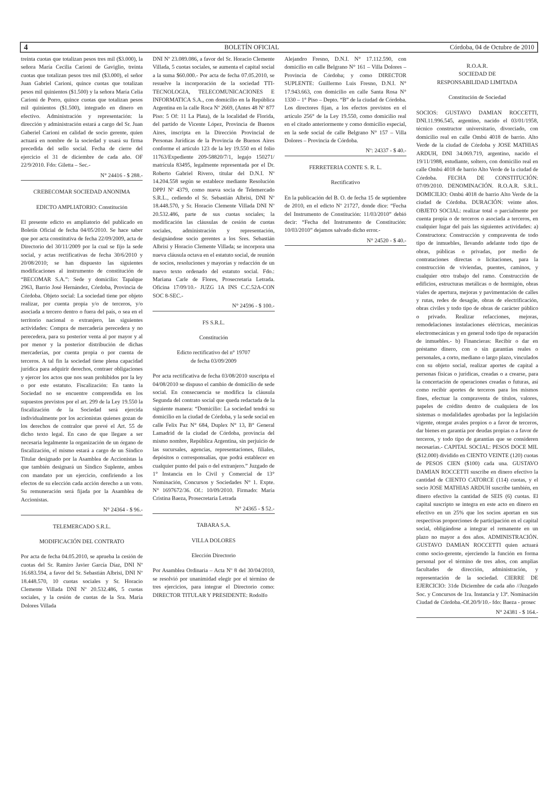4 BOLETÍN OFICIAL Córdoba, 04 de Octubre de 2010
treinta cuotas que totalizan pesos tres mil ($3.000), la señora María Cecilia Carioni de Gaviglio, treinta cuotas que totalizan pesos tres mil ($3.000), el señor Juan Gabriel Carioni, quince cuotas que totalizan pesos mil quinientos ($1.500) y la señora María Celia Carioni de Porro, quince cuotas que totalizan pesos mil quinientos ($1.500), integrado en dinero en efectivo. Administración y representación: la dirección y administración estará a cargo del Sr. Juan Gaberiel Carioni en calidad de socio gerente, quien actuará en nombre de la sociedad y usará su firma precedida del sello social. Fecha de cierre del ejercicio el 31 de diciembre de cada año. OF 22/9/2010. Fdo: Giletta – Sec.-
N° 24416 - $ 288.-
CREBECOMAR SOCIEDAD ANONIMA
EDICTO AMPLIATORIO: Constitución
El presente edicto es ampliatorio del publicado en Boletín Oficial de fecha 04/05/2010. Se hace saber que por acta constitutiva de fecha 22/09/2009, acta de Directorio del 30/11/2009 por la cual se fijo la sede social, y actas rectificativas de fecha 30/6/2010 y 20/08/2010; se han dispuesto las siguientes modificaciones al instrumento de constitución de “BECOMAR S.A.”: Sede y domicilio: Tapalque 2963, Barrio José Hernández, Córdoba, Provincia de Córdoba. Objeto social: La sociedad tiene por objeto realizar, por cuenta propia y/o de terceros, y/o asociada a tercero dentro o fuera del país, o sea en el territorio nacional o extranjero, las siguientes actividades: Compra de mercadería perecedera y no perecedera, para su posterior venta al por mayor y al por menor y la posterior distribución de dichas mercaderías, por cuenta propia o por cuenta de terceros. A tal fin la sociedad tiene plena capacidad jurídica para adquirir derechos, contraer obligaciones y ejercer los actos que nos sean prohibidos por la ley o por este estatuto. Fiscalización: En tanto la Sociedad no se encuentre comprendida en los supuestos previstos por el art. 299 de la Ley 19.550 la fiscalización de la Sociedad será ejercida individualmente por los accionistas quienes gozan de los derechos de contralor que prevé el Art. 55 de dicho texto legal. En caso de que llegare a ser necesaria legalmente la organización de un órgano de fiscalización, el mismo estará a cargo de un Síndico Titular designado por la Asamblea de Accionistas la que también designará un Síndico Suplente, ambos con mandato por un ejercicio, confiriendo a los efectos de su elección cada acción derecho a un voto. Su remuneración será fijada por la Asamblea de Accionistas.
N° 24364 - $ 96.-
TELEMERCADO S.R.L.
MODIFICACIÓN DEL CONTRATO
Por acta de fecha 04.05.2010, se aprueba la cesión de cuotas del Sr. Ramiro Javier García Díaz, DNI Nº 16.683.594, a favor del Sr. Sebastián Albrisi, DNI Nº 18.448.570, 10 cuotas sociales y Sr. Horacio Clemente Villada DNI Nº 20.532.486, 5 cuotas sociales, y la cesión de cuotas de la Sra. María Dolores Villada
DNI Nº 23.089.086, a favor del Sr. Horacio Clemente Villada, 5 cuotas sociales, se aumenta el capital social a la suma $60.000.- Por acta de fecha 07.05.2010, se resuelve la incorporación de la sociedad TTI-TECNOLOGIA, TELECOMUNICACIONES E INFORMATICA S.A., con domicilio en la República Argentina en la calle Roca Nº 2669, (Antes 48 Nº 877 Piso: 5 Of: 11 La Plata), de la localidad de Florida, del partido de Vicente López, Provincia de Buenos Aires, inscripta en la Dirección Provincial de Personas Jurídicas de la Provincia de Buenos Aires conforme el artículo 123 de la ley 19.550 en el folio 11763/Expediente 209-58820/7/1, legajo 150271/ matrícula 83495, legalmente representada por el Dr. Roberto Gabriel Rivero, titular del D.N.I. Nº 14.204.558 según se establece mediante Resolución DPPJ Nº 4379, como nueva socia de Telemercado S.R.L., cediendo el Sr. Sebastián Albrisi, DNI Nº 18.448.570, y Sr. Horacio Clemente Villada DNI Nº 20.532.486, parte de sus cuotas sociales; la modificación las cláusulas de cesión de cuotas sociales, administración y representación, designándose socio gerentes a los Sres. Sebastián Albrisi y Horacio Clemente Villada; se incorpora una nueva cláusula octava en el estatuto social, de reunión de socios, resoluciones y mayorías y redacción de un nuevo texto ordenado del estatuto social. Fdo.: Mariana Carle de Flores, Prosecretaria Letrada. Oficina 17/09/10.- JUZG 1A INS C.C.52A-CON SOC 8-SEC.-
N° 24596 - $ 100.-
FS S.R.L.
Constitución
Edicto rectificativo del n° 19707
de fecha 03/09/2009
Por acta rectificativa de fecha 03/08/2010 suscripta el 04/08/2010 se dispuso el cambio de domicilio de sede social. En consecuencia se modifica la cláusula Segunda del contrato social que queda redactada de la siguiente manera: “Domicilio: La sociedad tendrá su domicilio en la ciudad de Córdoba, y la sede social en calle Felix Paz N° 684, Duplex N° 13, B° General Lamadrid de la ciudad de Córdoba, provincia del mismo nombre, República Argentina, sin perjuicio de las sucursales, agencias, representaciones, filiales, depósitos o corresponsalías, que podrá establecer en cualquier punto del país o del extranjero.” Juzgado de 1° Instancia en lo Civil y Comercial de 13° Nominación, Concursos y Sociedades N° 1. Expte. N° 1697672/36. Of.: 10/09/2010. Firmado: María Cristina Baeza, Prosecretaria Letrada
N° 24365 - $ 52.-
TABARA S.A.
VILLA DOLORES
Elección Directorio
Por Asamblea Ordinaria – Acta Nº 8 del 30/04/2010, se resolvió por unanimidad elegir por el término de tres ejercicios, para integrar el Directorio como: DIRECTOR TITULAR Y PRESIDENTE: Rodolfo
Alejandro Fresno, D.N.I. N° 17.112.590, con domicilio en calle Belgrano N° 161 – Villa Dolores – Provincia de Córdoba; y como DIRECTOR SUPLENTE: Guillermo Luis Fresno, D.N.I. N° 17.943.663, con domicilio en calle Santa Rosa N° 1330 – 1° Piso – Depto. “B” de la ciudad de Córdoba. Los directores fijan, a los efectos previstos en el artículo 256° de la Ley 19.550, como domicilio real en el citado anteriormente y como domicilio especial, en la sede social de calle Belgrano N° 157 – Villa Dolores – Provincia de Córdoba.
Nº: 24337 - $ 40.-
FERRETERIA CONTE S. R. L.
Rectificativo
En la publicación del B. O. de fecha 15 de septiembre de 2010, en el edicto Nº 21727, donde dice: “Fecha del Instrumento de Constitución: 11/03/2010” debió decir: “Fecha del Instrumento de Constitución: 10/03/2010” dejamos salvado dicho error.-
N° 24520 - $ 40.-
R.O.A.R.
SOCIEDAD DE
RESPONSABILIDAD LIMITADA
Constitución de Sociedad
SOCIOS: GUSTAVO DAMIAN ROCCETTI, DNI.11.996.545, argentino, nacido el 03/01/1958, técnico constructor universitario, divorciado, con domicilio real en calle Ombú 4018 de barrio. Alto Verde de la ciudad de Córdoba y JOSE MATHIAS ARDUH, DNI 34.069.719, argentino, nacido el 19/11/1988, estudiante, soltero, con domicilio real en calle Ombú 4018 de barrio Alto Verde de la ciudad de Córdoba. FECHA DE CONSTITUCIÓN: 07/09/2010. DENOMINACIÓN. R.O.A.R. S.R.L. DOMICILIO: Ombú 4018 de barrio Alto Verde de la ciudad de Córdoba. DURACIÓN: veinte años. OBJETO SOCIAL: realizar total o parcialmente por cuenta propia o de terceros o asociada a terceros, en cualquier lugar del país las siguientes actividades: a) Constructora: Construcción y compraventa de todo tipo de inmuebles, llevando adelante todo tipo de obras, públicas o privadas, por medio de contrataciones directas o licitaciones, para la construcción de viviendas, puentes, caminos, y cualquier otro trabajo del ramo. Construcción de edificios, estructuras metálicas o de hormigón, obras viales de apertura, mejoras y pavimentación de calles y rutas, redes de desagüe, obras de electrificación, obras civiles y todo tipo de obras de carácter público o privado. Realizar refacciones, mejoras, remodelaciones instalaciones eléctricas, mecánicas electromecánicas y en general todo tipo de reparación de inmuebles.- b) Financieras: Recibir o dar en préstamo dinero, con o sin garantías reales o personales, a corto, mediano o largo plazo, vinculados con su objeto social, realizar aportes de capital a personas físicas o jurídicas, creadas o a crearse, para la concertación de operaciones creadas o futuras, así como recibir aportes de terceros para los mismos fines, efectuar la compraventa de títulos, valores, papeles de crédito dentro de cualquiera de los sistemas o modalidades aprobadas por la legislación vigente, otorgar avales propios o a favor de terceros, dar bienes en garantía por deudas propias o a favor de terceros, y todo tipo de garantías que se consideren necesarias.- CAPITAL SOCIAL: PESOS DOCE MIL ($12.000) dividido en CIENTO VEINTE (120) cuotas de PESOS CIEN ($100) cada una. GUSTAVO DAMIAN ROCCETTI suscribe en dinero efectivo la cantidad de CIENTO CATORCE (114) cuotas, y el socio JOSE MATHIAS ARDUH suscribe también, en dinero efectivo la cantidad de SEIS (6) cuotas. El capital suscripto se integra en este acto en dinero en efectivo en un 25% que los socios aportan en sus respectivas proporciones de participación en el capital social, obligándose a integrar el remanente en un plazo no mayor a dos años. ADMINISTRACIÓN. GUSTAVO DAMIAN ROCCETTI quien actuará como socio-gerente, ejerciendo la función en forma personal por el término de tres años, con amplias facultades de dirección, administración, y representación de la sociedad. CIERRE DE EJERCICIO: 31de Diciembre de cada año //Juzgado Soc. y Concursos de 1ra. Instancia y 13ª. Nominación Ciudad de Córdoba.-Of.20/9/10.- fdo: Baeza - prosec
N° 24381 - $ 164.-